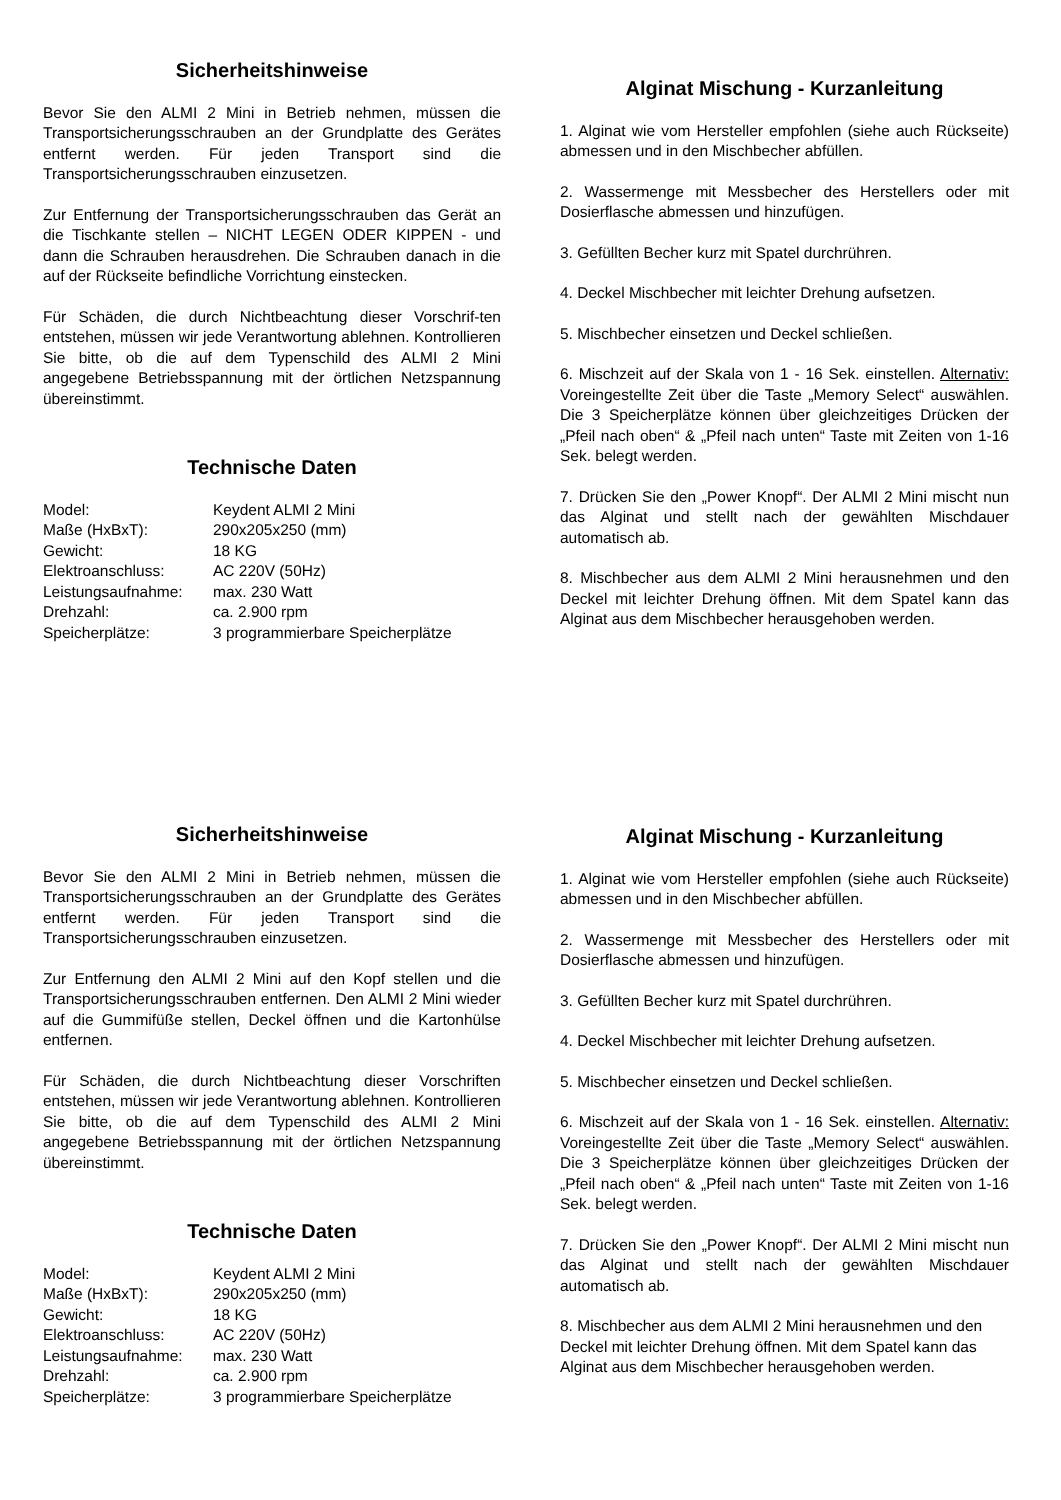Sicherheitshinweise
Bevor Sie den ALMI 2 Mini in Betrieb nehmen, müssen die Transportsicherungsschrauben an der Grundplatte des Gerätes entfernt werden. Für jeden Transport sind die Transportsicherungsschrauben einzusetzen.
Zur Entfernung der Transportsicherungsschrauben das Gerät an die Tischkante stellen – NICHT LEGEN ODER KIPPEN - und dann die Schrauben herausdrehen. Die Schrauben danach in die auf der Rückseite befindliche Vorrichtung einstecken.
Für Schäden, die durch Nichtbeachtung dieser Vorschrif-ten entstehen, müssen wir jede Verantwortung ablehnen. Kontrollieren Sie bitte, ob die auf dem Typenschild des ALMI 2 Mini angegebene Betriebsspannung mit der örtlichen Netzspannung übereinstimmt.
Technische Daten
| Model: | Keydent ALMI 2 Mini |
| Maße (HxBxT): | 290x205x250 (mm) |
| Gewicht: | 18 KG |
| Elektroanschluss: | AC 220V (50Hz) |
| Leistungsaufnahme: | max. 230 Watt |
| Drehzahl: | ca. 2.900 rpm |
| Speicherplätze: | 3 programmierbare Speicherplätze |
Alginat Mischung - Kurzanleitung
1. Alginat wie vom Hersteller empfohlen (siehe auch Rückseite) abmessen und in den Mischbecher abfüllen.
2. Wassermenge mit Messbecher des Herstellers oder mit Dosierflasche abmessen und hinzufügen.
3. Gefüllten Becher kurz mit Spatel durchrühren.
4. Deckel Mischbecher mit leichter Drehung aufsetzen.
5. Mischbecher einsetzen und Deckel schließen.
6. Mischzeit auf der Skala von 1 - 16 Sek. einstellen. Alternativ: Voreingestellte Zeit über die Taste „Memory Select“ auswählen. Die 3 Speicherplätze können über gleichzeitiges Drücken der „Pfeil nach oben“ & „Pfeil nach unten“ Taste mit Zeiten von 1-16 Sek. belegt werden.
7. Drücken Sie den „Power Knopf“. Der ALMI 2 Mini mischt nun das Alginat und stellt nach der gewählten Mischdauer automatisch ab.
8. Mischbecher aus dem ALMI 2 Mini herausnehmen und den Deckel mit leichter Drehung öffnen. Mit dem Spatel kann das Alginat aus dem Mischbecher herausgehoben werden.
Sicherheitshinweise
Bevor Sie den ALMI 2 Mini in Betrieb nehmen, müssen die Transportsicherungsschrauben an der Grundplatte des Gerätes entfernt werden. Für jeden Transport sind die Transportsicherungsschrauben einzusetzen.
Zur Entfernung den ALMI 2 Mini auf den Kopf stellen und die Transportsicherungsschrauben entfernen. Den ALMI 2 Mini wieder auf die Gummifüße stellen, Deckel öffnen und die Kartonhülse entfernen.
Für Schäden, die durch Nichtbeachtung dieser Vorschriften entstehen, müssen wir jede Verantwortung ablehnen. Kontrollieren Sie bitte, ob die auf dem Typenschild des ALMI 2 Mini angegebene Betriebsspannung mit der örtlichen Netzspannung übereinstimmt.
Technische Daten
| Model: | Keydent ALMI 2 Mini |
| Maße (HxBxT): | 290x205x250 (mm) |
| Gewicht: | 18 KG |
| Elektroanschluss: | AC 220V (50Hz) |
| Leistungsaufnahme: | max. 230 Watt |
| Drehzahl: | ca. 2.900 rpm |
| Speicherplätze: | 3 programmierbare Speicherplätze |
Alginat Mischung - Kurzanleitung
1. Alginat wie vom Hersteller empfohlen (siehe auch Rückseite) abmessen und in den Mischbecher abfüllen.
2. Wassermenge mit Messbecher des Herstellers oder mit Dosierflasche abmessen und hinzufügen.
3. Gefüllten Becher kurz mit Spatel durchrühren.
4. Deckel Mischbecher mit leichter Drehung aufsetzen.
5. Mischbecher einsetzen und Deckel schließen.
6. Mischzeit auf der Skala von 1 - 16 Sek. einstellen. Alternativ: Voreingestellte Zeit über die Taste „Memory Select“ auswählen. Die 3 Speicherplätze können über gleichzeitiges Drücken der „Pfeil nach oben“ & „Pfeil nach unten“ Taste mit Zeiten von 1-16 Sek. belegt werden.
7. Drücken Sie den „Power Knopf“. Der ALMI 2 Mini mischt nun das Alginat und stellt nach der gewählten Mischdauer automatisch ab.
8. Mischbecher aus dem ALMI 2 Mini herausnehmen und den Deckel mit leichter Drehung öffnen. Mit dem Spatel kann das Alginat aus dem Mischbecher herausgehoben werden.